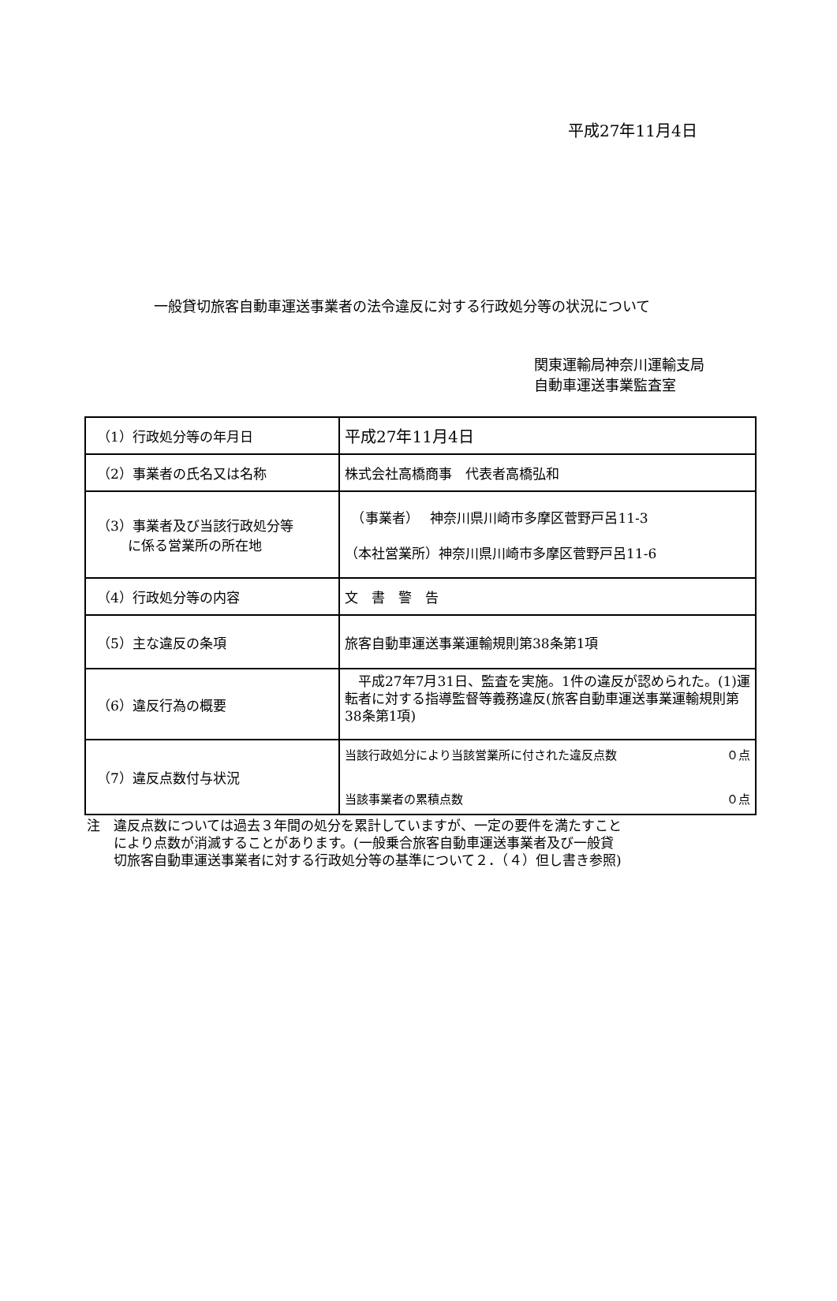平成27年11月4日
一般貸切旅客自動車運送事業者の法令違反に対する行政処分等の状況について
関東運輸局神奈川運輸支局
自動車運送事業監査室
| （1）行政処分等の年月日 | 平成27年11月4日 |
| （2）事業者の氏名又は名称 | 株式会社高橋商事 代表者高橋弘和 |
| （3）事業者及び当該行政処分等 に係る営業所の所在地 | （事業者） 神奈川県川崎市多摩区菅野戸呂11-3 （本社営業所）神奈川県川崎市多摩区菅野戸呂11-6 |
| （4）行政処分等の内容 | 文 書 警 告 |
| （5）主な違反の条項 | 旅客自動車運送事業運輸規則第38条第1項 |
| （6）違反行為の概要 | 平成27年7月31日、監査を実施。1件の違反が認められた。(1)運転者に対する指導監督等義務違反(旅客自動車運送事業運輸規則第38条第1項) |
| （7）違反点数付与状況 | 当該行政処分により当該営業所に付された違反点数 ０点 当該事業者の累積点数 ０点 |
注　違反点数については過去３年間の処分を累計していますが、一定の要件を満たすこと
　　により点数が消滅することがあります。(一般乗合旅客自動車運送事業者及び一般貸
　　切旅客自動車運送事業者に対する行政処分等の基準について２．（４）但し書き参照)